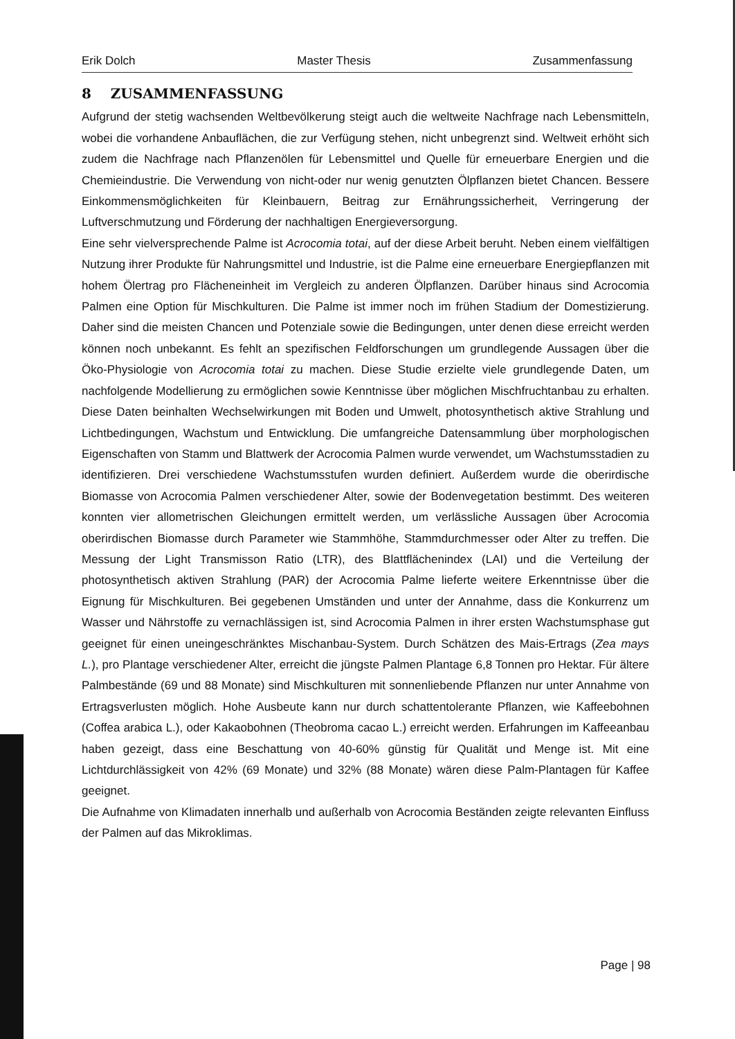Erik Dolch Master Thesis Zusammenfassung
8 ZUSAMMENFASSUNG
Aufgrund der stetig wachsenden Weltbevölkerung steigt auch die weltweite Nachfrage nach Lebensmitteln, wobei die vorhandene Anbauflächen, die zur Verfügung stehen, nicht unbegrenzt sind. Weltweit erhöht sich zudem die Nachfrage nach Pflanzenölen für Lebensmittel und Quelle für erneuerbare Energien und die Chemieindustrie. Die Verwendung von nicht-oder nur wenig genutzten Ölpflanzen bietet Chancen. Bessere Einkommensmöglichkeiten für Kleinbauern, Beitrag zur Ernährungssicherheit, Verringerung der Luftverschmutzung und Förderung der nachhaltigen Energieversorgung.
Eine sehr vielversprechende Palme ist Acrocomia totai, auf der diese Arbeit beruht. Neben einem vielfältigen Nutzung ihrer Produkte für Nahrungsmittel und Industrie, ist die Palme eine erneuerbare Energiepflanzen mit hohem Ölertrag pro Flächeneinheit im Vergleich zu anderen Ölpflanzen. Darüber hinaus sind Acrocomia Palmen eine Option für Mischkulturen. Die Palme ist immer noch im frühen Stadium der Domestizierung. Daher sind die meisten Chancen und Potenziale sowie die Bedingungen, unter denen diese erreicht werden können noch unbekannt. Es fehlt an spezifischen Feldforschungen um grundlegende Aussagen über die Öko-Physiologie von Acrocomia totai zu machen. Diese Studie erzielte viele grundlegende Daten, um nachfolgende Modellierung zu ermöglichen sowie Kenntnisse über möglichen Mischfruchtanbau zu erhalten. Diese Daten beinhalten Wechselwirkungen mit Boden und Umwelt, photosynthetisch aktive Strahlung und Lichtbedingungen, Wachstum und Entwicklung. Die umfangreiche Datensammlung über morphologischen Eigenschaften von Stamm und Blattwerk der Acrocomia Palmen wurde verwendet, um Wachstumsstadien zu identifizieren. Drei verschiedene Wachstumsstufen wurden definiert. Außerdem wurde die oberirdische Biomasse von Acrocomia Palmen verschiedener Alter, sowie der Bodenvegetation bestimmt. Des weiteren konnten vier allometrischen Gleichungen ermittelt werden, um verlässliche Aussagen über Acrocomia oberirdischen Biomasse durch Parameter wie Stammhöhe, Stammdurchmesser oder Alter zu treffen. Die Messung der Light Transmisson Ratio (LTR), des Blattflächenindex (LAI) und die Verteilung der photosynthetisch aktiven Strahlung (PAR) der Acrocomia Palme lieferte weitere Erkenntnisse über die Eignung für Mischkulturen. Bei gegebenen Umständen und unter der Annahme, dass die Konkurrenz um Wasser und Nährstoffe zu vernachlässigen ist, sind Acrocomia Palmen in ihrer ersten Wachstumsphase gut geeignet für einen uneingeschränktes Mischanbau-System. Durch Schätzen des Mais-Ertrags (Zea mays L.), pro Plantage verschiedener Alter, erreicht die jüngste Palmen Plantage 6,8 Tonnen pro Hektar. Für ältere Palmbestände (69 und 88 Monate) sind Mischkulturen mit sonnenliebende Pflanzen nur unter Annahme von Ertragsverlusten möglich. Hohe Ausbeute kann nur durch schattentolerante Pflanzen, wie Kaffeebohnen (Coffea arabica L.), oder Kakaobohnen (Theobroma cacao L.) erreicht werden. Erfahrungen im Kaffeeanbau haben gezeigt, dass eine Beschattung von 40-60% günstig für Qualität und Menge ist. Mit eine Lichtdurchlässigkeit von 42% (69 Monate) und 32% (88 Monate) wären diese Palm-Plantagen für Kaffee geeignet.
Die Aufnahme von Klimadaten innerhalb und außerhalb von Acrocomia Beständen zeigte relevanten Einfluss der Palmen auf das Mikroklimas.
Page | 98